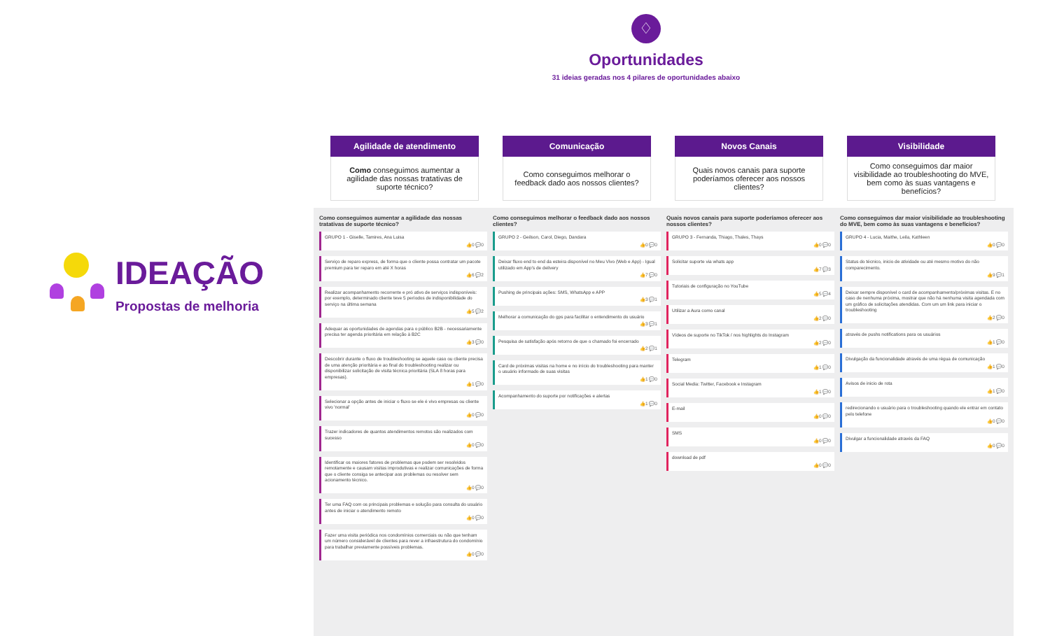IDEAÇÃO
Propostas de melhoria
♢
Oportunidades
31 ideias geradas nos 4 pilares de oportunidades abaixo
Agilidade de atendimento
Como conseguimos aumentar a agilidade das nossas tratativas de suporte técnico?
Comunicação
Como conseguimos melhorar o feedback dado aos nossos clientes?
Novos Canais
Quais novos canais para suporte poderíamos oferecer aos nossos clientes?
Visibilidade
Como conseguimos dar maior visibilidade ao troubleshooting do MVE, bem como às suas vantagens e benefícios?
Como conseguimos aumentar a agilidade das nossas tratativas de suporte técnico?
GRUPO 1 - Giselle, Tamires, Ana Luisa
👍0 💬0
Serviço de reparo express, de forma que o cliente possa contratar um pacote premium para ter reparo em até X horas
👍6 💬2
Realizar acompanhamento recorrente e pró ativo de serviços indisponíveis: por exemplo, determinado cliente teve 5 períodos de indisponibilidade do serviço na última semana
👍5 💬2
Adequar as oportunidades de agendas para o público B2B - necessariamente precisa ter agenda prioritária em relação à B2C
👍3 💬0
Descobrir durante o fluxo de troubleshooting se aquele caso ou cliente precisa de uma atenção prioritária e ao final do troubleshooting realizar ou disponibilizar solicitação de visita técnica prioritária (SLA 8 horas para empresas).
👍1 💬0
Selecionar a opção antes de iniciar o fluxo se ele é vivo empresas ou cliente vivo 'normal'
👍0 💬0
Trazer indicadores de quantos atendimentos remotos são realizados com sucesso
👍0 💬0
Identificar os maiores fatores de problemas que podem ser resolvidos remotamente e causam visitas improdutivas e realizar comunicações de forma que o cliente consiga se antecipar aos problemas ou resolver sem acionamento técnico.
👍0 💬0
Ter uma FAQ com os principais problemas e solução para consulta do usuário antes de iniciar o atendimento remoto
👍0 💬0
Fazer uma visita periódica nos condomínios comerciais ou não que tenham um número considerável de clientes para rever a infraestrutura do condomínio para trabalhar previamente possíveis problemas.
👍0 💬0
Como conseguimos melhorar o feedback dado aos nossos clientes?
GRUPO 2 - Geilson, Carol, Diego, Dandara
👍0 💬0
Deixar fluxo end to end da esteira disponível no Meu Vivo (Web e App) - Igual utilizado em App's de delivery
👍7 💬0
Pushing de principais ações: SMS, WhatsApp e APP
👍3 💬1
Melhorar a comunicação do gps para facilitar o entendimento do usuário
👍3 💬1
Pesquisa de satisfação após retorno de que o chamado foi encerrado
👍2 💬1
Card de próximas visitas na home e no início do troubleshooting para manter o usuário informado de suas visitas
👍1 💬0
Acompanhamento do suporte por notificações e alertas
👍1 💬0
Quais novos canais para suporte poderíamos oferecer aos nossos clientes?
GRUPO 3 - Fernanda, Thiago, Thales, Thays
👍0 💬0
Solicitar suporte via whats app
👍7 💬3
Tutoriais de configuração no YouTube
👍5 💬4
Utilizar a Aura como canal
👍2 💬0
Vídeos de suporte no TikTok / nos highlights do Instagram
👍2 💬0
Telegram
👍1 💬0
Social Media: Twitter, Facebook e Instagram
👍1 💬0
E-mail
👍0 💬0
SMS
👍0 💬0
download de pdf
👍0 💬0
Como conseguimos dar maior visibilidade ao troubleshooting do MVE, bem como às suas vantagens e benefícios?
GRUPO 4 - Lucia, Maithe, Leila, Kathleen
👍0 💬0
Status do técnico, inicio de atividade ou até mesmo motivo do não comparecimento.
👍9 💬1
Deixar sempre disponível o card de acompanhamento/próximas visitas. E no caso de nenhuma próxima, mostrar que não há nenhuma visita agendada com um gráfico de solicitações atendidas. Com um um link para iniciar o troubleshooting
👍2 💬0
através de pushs notifications para os usuários
👍1 💬0
Divulgação da funcionalidade através de uma régua de comunicação
👍1 💬0
Avisos de inicio de rota
👍1 💬0
redirecionando o usuário para o troubleshooting quando ele entrar em contato pelo telefone
👍0 💬0
Divulgar a funcionalidade através da FAQ
👍0 💬0